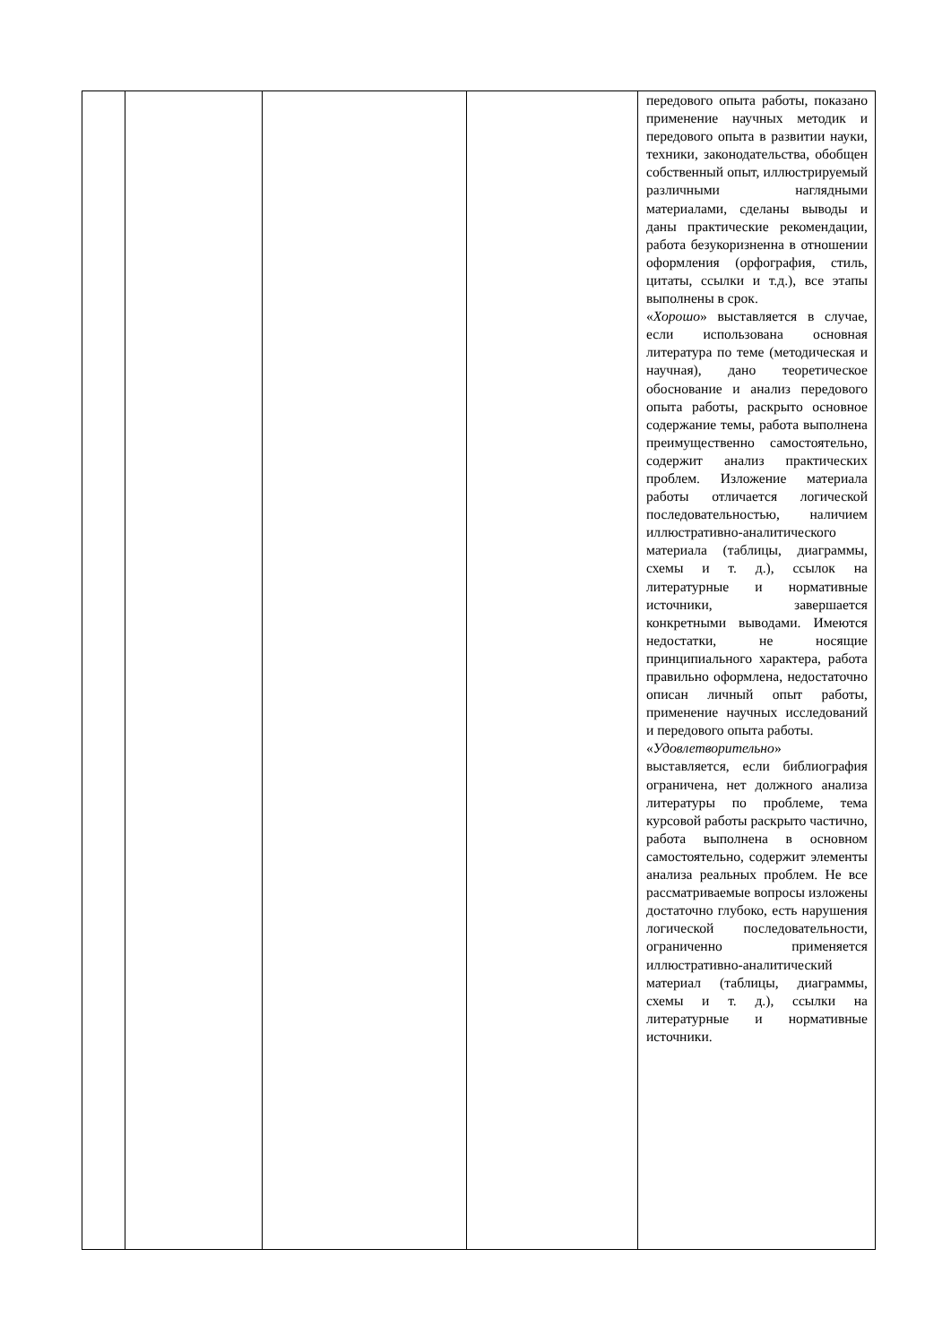| | | | | передового опыта работы, показано применение научных методик и передового опыта в развитии науки, техники, законодательства, обобщен собственный опыт, иллюстрируемый различными наглядными материалами, сделаны выводы и даны практические рекомендации, работа безукоризненна в отношении оформления (орфография, стиль, цитаты, ссылки и т.д.), все этапы выполнены в срок. « Хорошо » выставляется в случае, если использована основная литература по теме (методическая и научная), дано теоретическое обоснование и анализ передового опыта работы, раскрыто основное содержание темы, работа выполнена преимущественно самостоятельно, содержит анализ практических проблем. Изложение материала работы отличается логической последовательностью, наличием иллюстративно-аналитического материала (таблицы, диаграммы, схемы и т. д.), ссылок на литературные и нормативные источники, завершается конкретными выводами. Имеются недостатки, не носящие принципиального характера, работа правильно оформлена, недостаточно описан личный опыт работы, применение научных исследований и передового опыта работы. « Удовлетворительно » выставляется, если библиография ограничена, нет должного анализа литературы по проблеме, тема курсовой работы раскрыто частично, работа выполнена в основном самостоятельно, содержит элементы анализа реальных проблем. Не все рассматриваемые вопросы изложены достаточно глубоко, есть нарушения логической последовательности, ограниченно применяется иллюстративно-аналитический материал (таблицы, диаграммы, схемы и т. д.), ссылки на литературные и нормативные источники. |